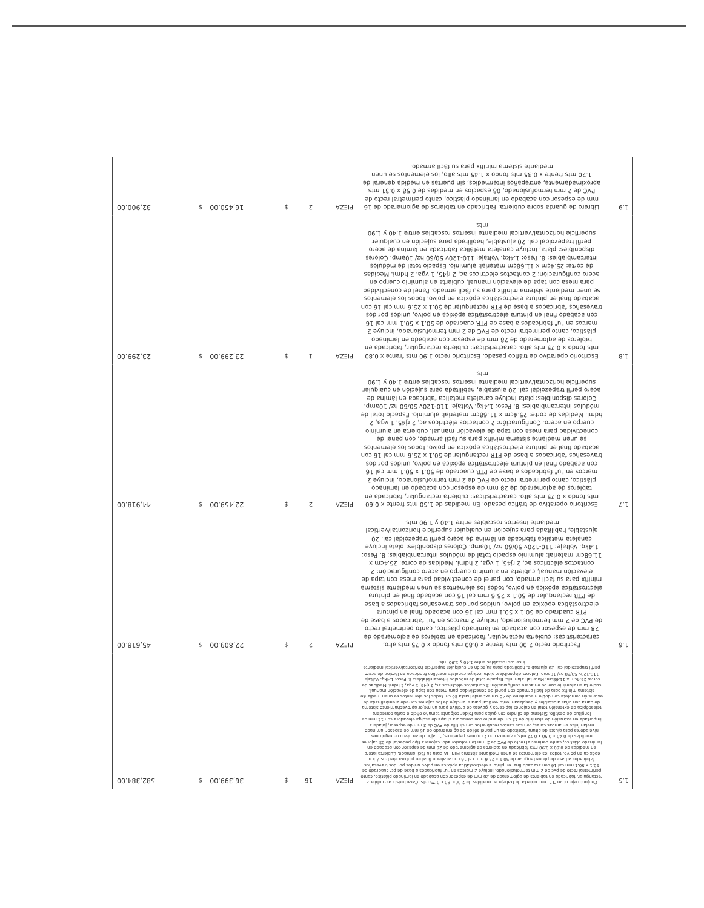| 1.5 | Conjunto ejecutivo "L" con cubierta de trabajo en medidas de 2.00x .80 x 0.75 mts. Características: cubierta rectangular, fabricada en tableros de aglomerado de 28 mm de espesor con acabado en laminado plástico, canto perimetral recto de pvc de 2 mm termofusionado, incluye 2 marcos en "u" fabricados a base de ptr cuadrado de 50.1 x 50.1 mm cal 16 con acabado final en pintura electrostática epóxica en polvo unidos por dos travesaños fabricados a base de ptr rectangular de 50.1 x 25.6 mm cal 16 con acabado final en pintura electrostática epóxica en polvo, todos los elementos se unen mediante sistema MINIFIX para su fácil armado. Cubierta lateral en medidas de 0.80 x 0.90 mts fabricada en tableros de aglomerado de 28 mm de espesor con acabado en laminado plástico, canto perimetral recto de PVC de 2 mm termofusionado, cajonera tipo pedestal de 03 cajones medidas de 0.40 x 0.50 x 0.72 mts, cajonera con 2 cajones papeleros, 1 cajón de archivo con regatones niveladores para ajuste de altura fabricado en un panel sólido de aglomerado de 16 mm de espesor laminado melamínico en ambas caras, con sus cantos recubiertos con cintilla de PVC de 2 mm de espesor, jaladera importada en extrusión de aluminio de 12 cm de ancho con cerradura chapa de espiga elevadora con 12 mm de longitud de pestillo. Sistema de cilindro con guías para folder colgante tamaño oficio o carta corredera telescópica de extensión total en cajones lapiceros y gaveta de archivo para un mejor aprovechamiento sistema de barra con uñas ajustables y desplazamiento vertical para el anclaje de los cajones corredera embalinada de extensión completa con doble mecanismo de 40 cm extiende hasta 80 cm todos los elementos se unen mediante sistema minifix para de fácil armado con panel de conectividad para mesa con tapa de elevación manual, cubierta en aluminio cuerpo en acero configuración: 2 contactos eléctricos ac, 2 rj45, 1 vga, 2 hdmi. Medidas de corte: 25.4cm x 11.68cm. Material: aluminio. Espacio total de módulos intercambiables: 8. Peso: 1.4kg. Voltaje: 110-120v 50/60 hz/ 10amp. Colores disponibles: plata incluye canaleta metálica fabricada en lámina de acero perfil trapezoidal cal. 20 ajustable, habilitada para sujeción en cualquier superficie horizontal/vertical mediante insertos roscables entre 1.40 y 1.90 mts. | PIEZA | 16 | $ | 36,399.00 | $ | 582,384.00 |
| 1.6 | Escritorio recto 2.00 mts frente x 0.80 mts fondo x 0.75 mts alto, características: cubierta rectangular, fabricada en tableros de aglomerado de 28 mm de espesor con acabado en laminado plástico, canto perimetral recto de PVC de 2 mm termofusionado, incluye 2 marcos en "u" fabricados a base de PTR cuadrado de 50.1 x 50.1 mm cal 16 con acabado final en pintura electrostática epóxica en polvo, unidos por dos travesaños fabricados a base de PTR rectangular de 50.1 x 25.6 mm cal 16 con acabado final en pintura electrostática epóxica en polvo, todos los elementos se unen mediante sistema minifix para su fácil armado, con panel de conectividad para mesa con tapa de elevación manual, cubierta en aluminio cuerpo en acero configuración: 2 contactos eléctricos ac, 2 rj45, 1 vga, 2 hdmi. Medidas de corte: 25.4cm x 11.68cm material: aluminio espacio total de módulos intercambiables: 8. Peso: 1.4kg. Voltaje: 110-120v 50/60 hz/ 10amp. Colores disponibles: plata incluye canaleta metálica fabricada en lámina de acero perfil trapezoidal cal. 20 ajustable, habilitada para sujeción en cualquier superficie horizontal/vertical mediante insertos roscables entre 1.40 y 1.90 mts. | PIEZA | 2 | $ | 22,809.00 | $ | 45,618.00 |
| 1.7 | Escritorio operativo de tráfico pesado. En medidas de 1.50 mts frente x 0.60 mts fondo x 0.75 mts alto. características: cubierta rectangular, fabricada en tableros de aglomerado de 28 mm de espesor con acabado en laminado plástico, canto perimetral recto de PVC de 2 mm termofusionado, incluye 2 marcos en "u" fabricados a base de PTR cuadrado de 50.1 x 50.1 mm cal 16 con acabado final en pintura electrostática epóxica en polvo, unidos por dos travesaños fabricados a base de PTR rectangular de 50.1 x 25.6 mm cal 16 con acabado final en pintura electrostática epóxica en polvo, todos los elementos se unen mediante sistema minifix para su fácil armado, con panel de conectividad para mesa con tapa de elevación manual, cubierta en aluminio cuerpo en acero. Configuración: 2 contactos eléctricos ac, 2 rj45, 1 vga, 2 hdmi. Medidas de corte: 25.4cm x 11.68cm material: aluminio. Espacio total de módulos intercambiables: 8. Peso: 1.4kg. Voltaje: 110-120v 50/60 hz/ 10amp. Colores disponibles: plata incluye canaleta metálica fabricada en lámina de acero perfil trapezoidal cal. 20 ajustable, habilitada para sujeción en cualquier superficie horizontal/vertical mediante insertos roscables entre 1.40 y 1.90 mts. | PIEZA | 2 | $ | 22,459.00 | $ | 44,918.00 |
| 1.8 | Escritorio operativo de tráfico pesado. Escritorio recto 1.90 mts frente x 0.80 mts fondo x 0.75 mts alto. características: cubierta rectangular, fabricada en tableros de aglomerado de 28 mm de espesor con acabado en laminado plástico, canto perimetral recto de PVC de 2 mm termofusionado, incluye 2 marcos en "u" fabricados a base de PTR cuadrado de 50.1 x 50.1 mm cal 16 con acabado final en pintura electrostática epóxica en polvo, unidos por dos travesaños fabricados a base de PTR rectangular de 50.1 x 25.6 mm cal 16 con acabado final en pintura electrostática epóxica en polvo, todos los elementos se unen mediante sistema minifix para su fácil armado. Panel de conectividad para mesa con tapa de elevación manual, cubierta en aluminio cuerpo en acero configuración: 2 contactos eléctricos ac, 2 rj45, 1 vga, 2 hdmi. Medidas de corte: 25.4cm x 11.68cm material: aluminio. Espacio total de módulos intercambiables: 8. Peso: 1.4kg. Voltaje: 110-120v 50/60 hz/ 10amp. Colores disponibles: plata, incluye canaleta metálica fabricada en lámina de acero perfil trapezoidal cal. 20 ajustable, habilitada para sujeción en cualquier superficie horizontal/vertical mediante insertos roscables entre 1.40 y 1.90 mts. | PIEZA | 1 | $ | 23,299.00 | $ | 23,299.00 |
| 1.9 | Librero de guarda sobre cubierta. Fabricado en tableros de aglomerado de 16 mm de espesor con acabado en laminado plástico, canto perimetral recto de PVC de 2 mm termofusionado, 08 espacios en medidas de 0.58 x 0.31 mts aproximadamente, entrepaños intermedios, sin puertas en medida general de 1.20 mts frente x 0.35 mts fondo x 1.45 mts alto, los elementos se unen mediante sistema minifix para su fácil armado. | PIEZA | 2 | $ | 16,450.00 | $ | 32,900.00 |